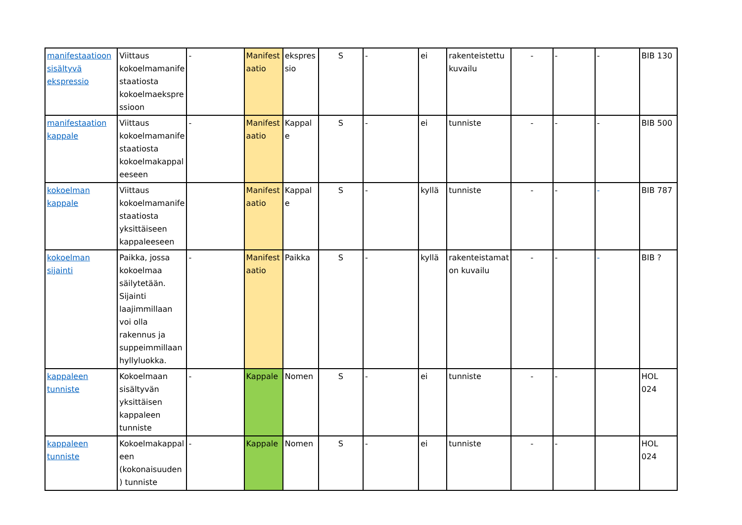| manifestaatioon sisältyvä ekspressio | Viittaus kokoelmamanifestaatiosta kokoelmaekspressioon | - | Manifestaatio | ekspressio | S | - | ei | rakenteistettu kuvailu | - | - | - | BIB 130 |
| manifestaation kappale | Viittaus kokoelmamanifestaatiosta kokoelmakappaleeseen | - | Manifestaatio | Kappale | S | - | ei | tunniste | - | - | - | BIB 500 |
| kokoelman kappale | Viittaus kokoelmamanifestaatiosta yksittäiseen kappaleeseen | | Manifestaatio | Kappale | S | - | kyllä | tunniste | - | - | - | BIB 787 |
| kokoelman sijainti | Paikka, jossa kokoelmaa säilytetään. Sijainti laajimmillaan voi olla rakennus ja suppeimmillaan hyllyluokka. | - | Manifestaatio | Paikka | S | - | kyllä | rakenteistamaton kuvailu | - | - | - | BIB ? |
| kappaleen tunniste | Kokoelmaan sisältyvän yksittäisen kappaleen tunniste | - | Kappale | Nomen | S | - | ei | tunniste | - | - | | HOL 024 |
| kappaleen tunniste | Kokoelmakappaleen (kokonaisuuden) tunniste | - | Kappale | Nomen | S | - | ei | tunniste | - | - | | HOL 024 |